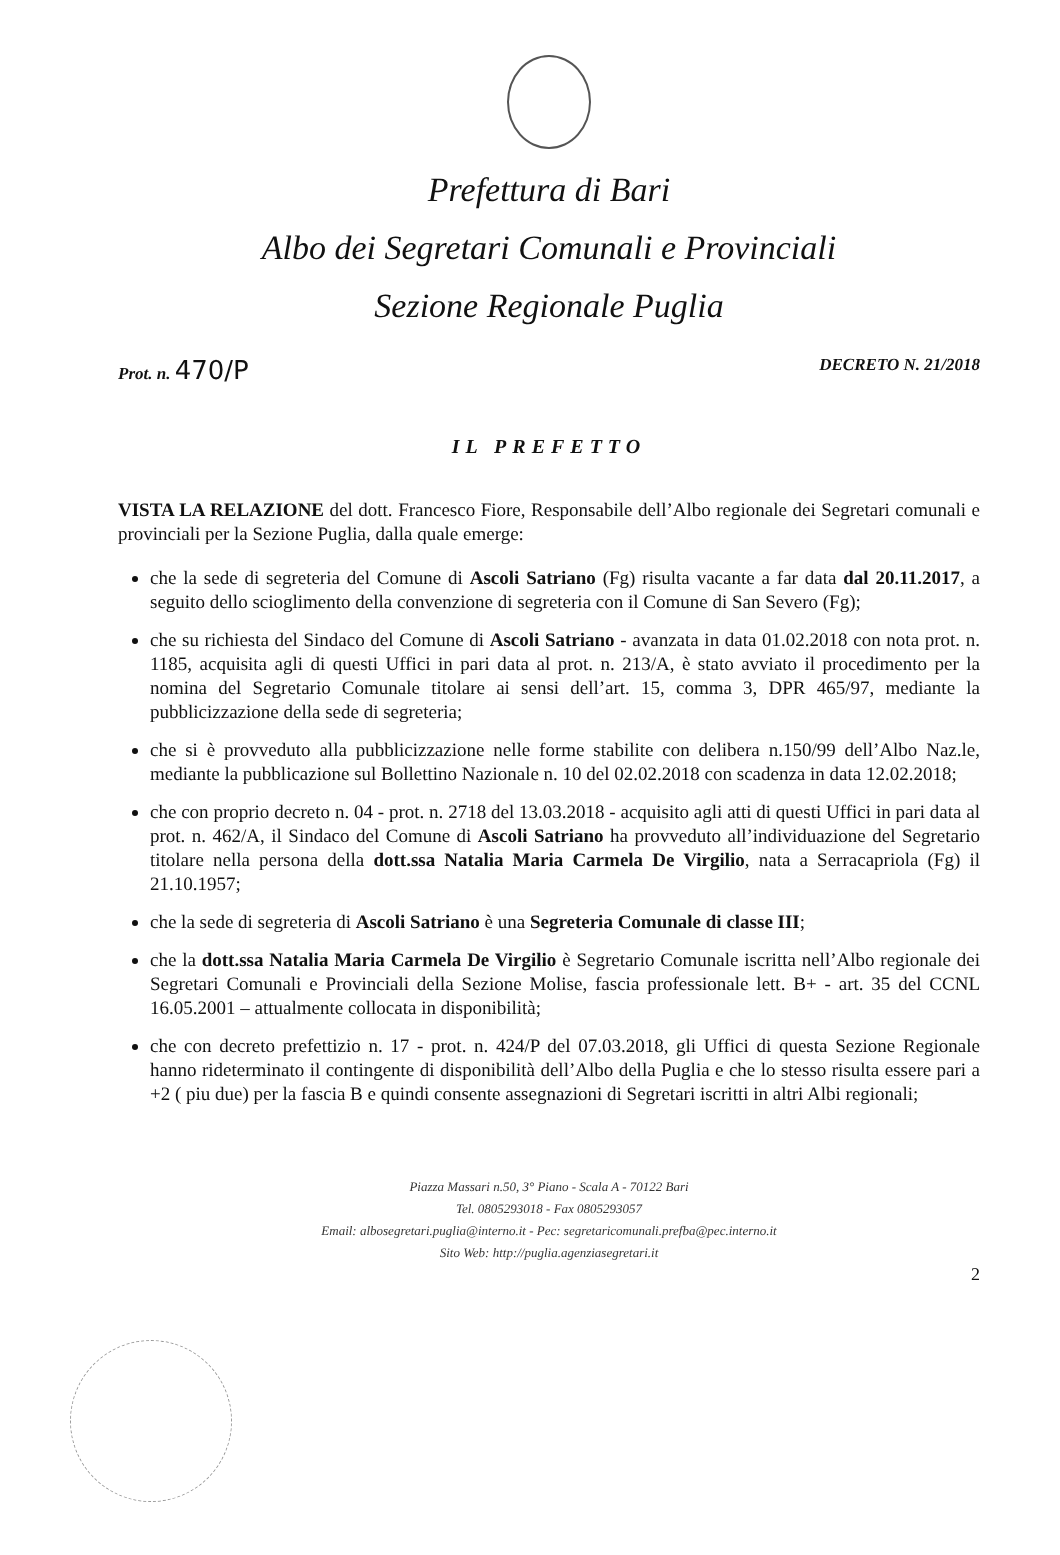Prefettura di Bari
Albo dei Segretari Comunali e Provinciali
Sezione Regionale Puglia
Prot. n. 470/P DECRETO N. 21/2018
IL PREFETTO
VISTA LA RELAZIONE del dott. Francesco Fiore, Responsabile dell’Albo regionale dei Segretari comunali e provinciali per la Sezione Puglia, dalla quale emerge:
che la sede di segreteria del Comune di Ascoli Satriano (Fg) risulta vacante a far data dal 20.11.2017, a seguito dello scioglimento della convenzione di segreteria con il Comune di San Severo (Fg);
che su richiesta del Sindaco del Comune di Ascoli Satriano - avanzata in data 01.02.2018 con nota prot. n. 1185, acquisita agli di questi Uffici in pari data al prot. n. 213/A, è stato avviato il procedimento per la nomina del Segretario Comunale titolare ai sensi dell’art. 15, comma 3, DPR 465/97, mediante la pubblicizzazione della sede di segreteria;
che si è provveduto alla pubblicizzazione nelle forme stabilite con delibera n.150/99 dell’Albo Naz.le, mediante la pubblicazione sul Bollettino Nazionale n. 10 del 02.02.2018 con scadenza in data 12.02.2018;
che con proprio decreto n. 04 - prot. n. 2718 del 13.03.2018 - acquisito agli atti di questi Uffici in pari data al prot. n. 462/A, il Sindaco del Comune di Ascoli Satriano ha provveduto all’individuazione del Segretario titolare nella persona della dott.ssa Natalia Maria Carmela De Virgilio, nata a Serracapriola (Fg) il 21.10.1957;
che la sede di segreteria di Ascoli Satriano è una Segreteria Comunale di classe III;
che la dott.ssa Natalia Maria Carmela De Virgilio è Segretario Comunale iscritta nell’Albo regionale dei Segretari Comunali e Provinciali della Sezione Molise, fascia professionale lett. B+ - art. 35 del CCNL 16.05.2001 – attualmente collocata in disponibilità;
che con decreto prefettizio n. 17 - prot. n. 424/P del 07.03.2018, gli Uffici di questa Sezione Regionale hanno rideterminato il contingente di disponibilità dell’Albo della Puglia e che lo stesso risulta essere pari a +2 ( piu due) per la fascia B e quindi consente assegnazioni di Segretari iscritti in altri Albi regionali;
Piazza Massari n.50, 3° Piano - Scala A - 70122 Bari
Tel. 0805293018 - Fax 0805293057
Email: albosegretari.puglia@interno.it - Pec: segretaricomunali.prefba@pec.interno.it
Sito Web: http://puglia.agenziasegretari.it
2